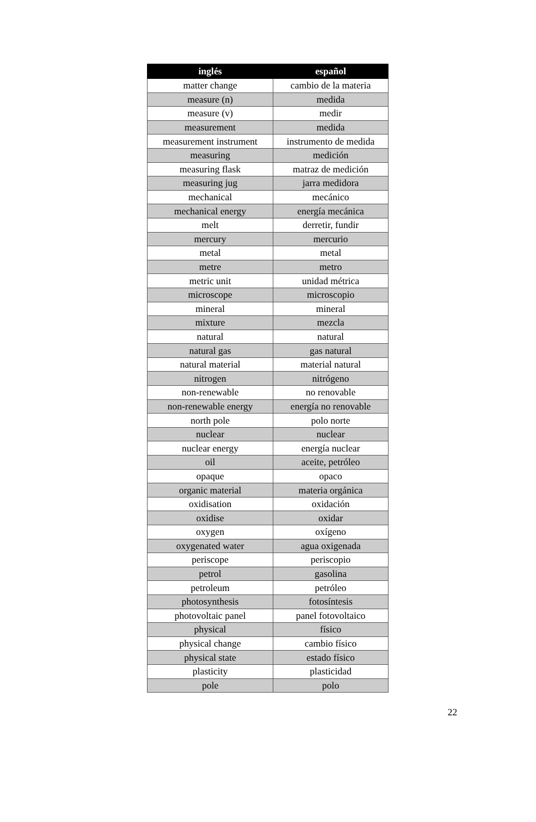| inglés | español |
| --- | --- |
| matter change | cambio de la materia |
| measure (n) | medida |
| measure (v) | medir |
| measurement | medida |
| measurement instrument | instrumento de medida |
| measuring | medición |
| measuring flask | matraz de medición |
| measuring jug | jarra medidora |
| mechanical | mecánico |
| mechanical energy | energía mecánica |
| melt | derretir, fundir |
| mercury | mercurio |
| metal | metal |
| metre | metro |
| metric unit | unidad métrica |
| microscope | microscopio |
| mineral | mineral |
| mixture | mezcla |
| natural | natural |
| natural gas | gas natural |
| natural material | material natural |
| nitrogen | nitrógeno |
| non-renewable | no renovable |
| non-renewable energy | energía no renovable |
| north pole | polo norte |
| nuclear | nuclear |
| nuclear energy | energía nuclear |
| oil | aceite, petróleo |
| opaque | opaco |
| organic material | materia orgánica |
| oxidisation | oxidación |
| oxidise | oxidar |
| oxygen | oxígeno |
| oxygenated water | agua oxigenada |
| periscope | periscopio |
| petrol | gasolina |
| petroleum | petróleo |
| photosynthesis | fotosíntesis |
| photovoltaic panel | panel fotovoltaico |
| physical | físico |
| physical change | cambio físico |
| physical state | estado físico |
| plasticity | plasticidad |
| pole | polo |
22